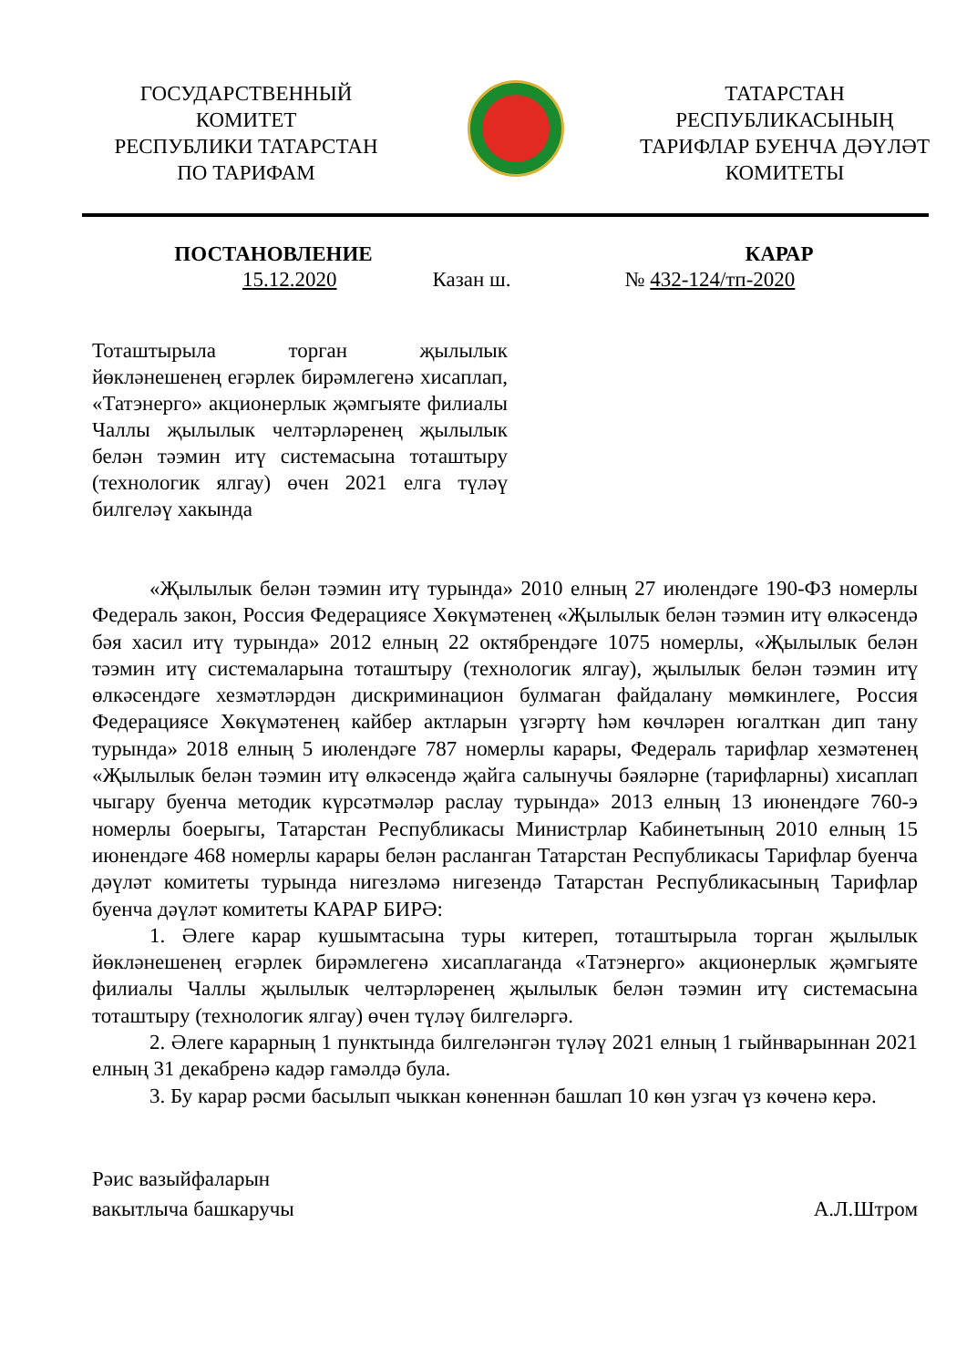ГОСУДАРСТВЕННЫЙ
КОМИТЕТ
РЕСПУБЛИКИ ТАТАРСТАН
ПО ТАРИФАМ
ТАТАРСТАН
РЕСПУБЛИКАСЫНЫҢ
ТАРИФЛАР БУЕНЧА ДӘҮЛӘТ
КОМИТЕТЫ
ПОСТАНОВЛЕНИЕ КАРАР
15.12.2020 Казан ш. № 432-124/тп-2020
Тоташтырыла торган җылылык йөкләнешенең егәрлек бирәмлегенә хисаплап, «Татэнерго» акционерлык җәмгыяте филиалы Чаллы җылылык челтәрләренең җылылык белән тәэмин итү системасына тоташтыру (технологик ялгау) өчен 2021 елга түләү билгеләү хакында
«Җылылык белән тәэмин итү турында» 2010 елның 27 июлендәге 190-ФЗ номерлы Федераль закон, Россия Федерациясе Хөкүмәтенең «Җылылык белән тәэмин итү өлкәсендә бәя хасил итү турында» 2012 елның 22 октябрендәге 1075 номерлы, «Җылылык белән тәэмин итү системаларына тоташтыру (технологик ялгау), җылылык белән тәэмин итү өлкәсендәге хезмәтләрдән дискриминацион булмаган файдалану мөмкинлеге, Россия Федерациясе Хөкүмәтенең кайбер актларын үзгәртү һәм көчләрен югалткан дип тану турында» 2018 елның 5 июлендәге 787 номерлы карары, Федераль тарифлар хезмәтенең «Җылылык белән тәэмин итү өлкәсендә җайга салынучы бәяләрне (тарифларны) хисаплап чыгару буенча методик күрсәтмәләр раслау турында» 2013 елның 13 июнендәге 760-э номерлы боерыгы, Татарстан Республикасы Министрлар Кабинетының 2010 елның 15 июнендәге 468 номерлы карары белән расланган Татарстан Республикасы Тарифлар буенча дәүләт комитеты турында нигезләмә нигезендә Татарстан Республикасының Тарифлар буенча дәүләт комитеты КАРАР БИРӘ:
1. Әлеге карар кушымтасына туры китереп, тоташтырыла торган җылылык йөкләнешенең егәрлек бирәмлегенә хисаплаганда «Татэнерго» акционерлык җәмгыяте филиалы Чаллы җылылык челтәрләренең җылылык белән тәэмин итү системасына тоташтыру (технологик ялгау) өчен түләү билгеләргә.
2. Әлеге карарның 1 пунктында билгеләнгән түләү 2021 елның 1 гыйнварыннан 2021 елның 31 декабренә кадәр гамәлдә була.
3. Бу карар рәсми басылып чыккан көненнән башлап 10 көн узгач үз көченә керә.
Рәис вазыйфаларын
вакытлыча башкаручы
А.Л.Штром